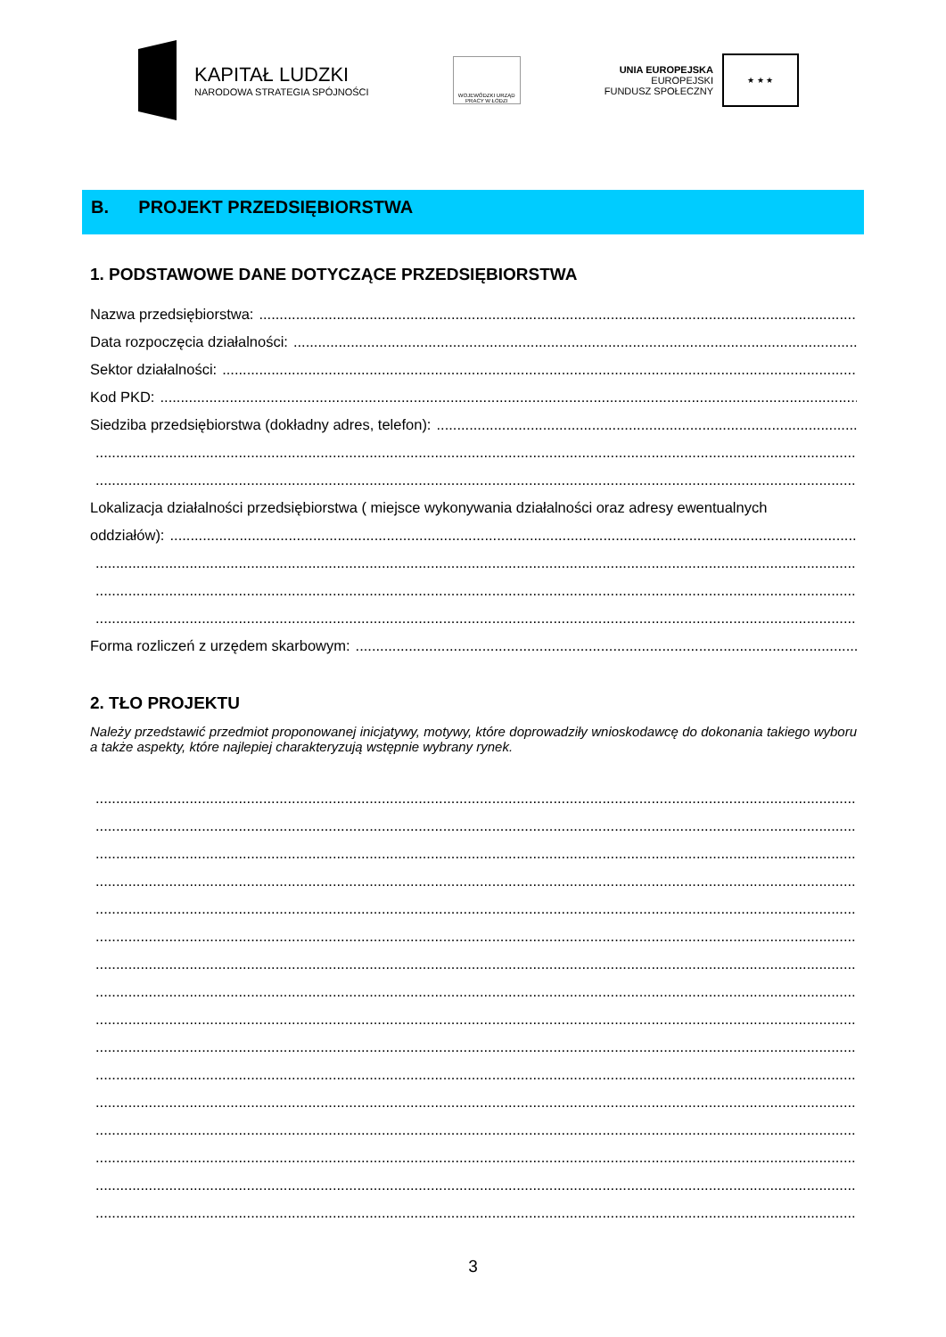KAPITAŁ LUDZKI
NARODOWA STRATEGIA SPÓJNOŚCI
WOJEWÓDZKI URZĄD PRACY W ŁODZI
UNIA EUROPEJSKA
EUROPEJSKI
FUNDUSZ SPOŁECZNY
★ ★ ★
B. PROJEKT PRZEDSIĘBIORSTWA
1. PODSTAWOWE DANE DOTYCZĄCE PRZEDSIĘBIORSTWA
Nazwa przedsiębiorstwa:
Data rozpoczęcia działalności:
Sektor działalności:
Kod PKD:
Siedziba przedsiębiorstwa (dokładny adres, telefon):
Lokalizacja działalności przedsiębiorstwa ( miejsce wykonywania działalności oraz adresy ewentualnych
oddziałów):
Forma rozliczeń z urzędem skarbowym:
2. TŁO PROJEKTU
Należy przedstawić przedmiot proponowanej inicjatywy, motywy, które doprowadziły wnioskodawcę do dokonania takiego wyboru a także aspekty, które najlepiej charakteryzują wstępnie wybrany rynek.
3